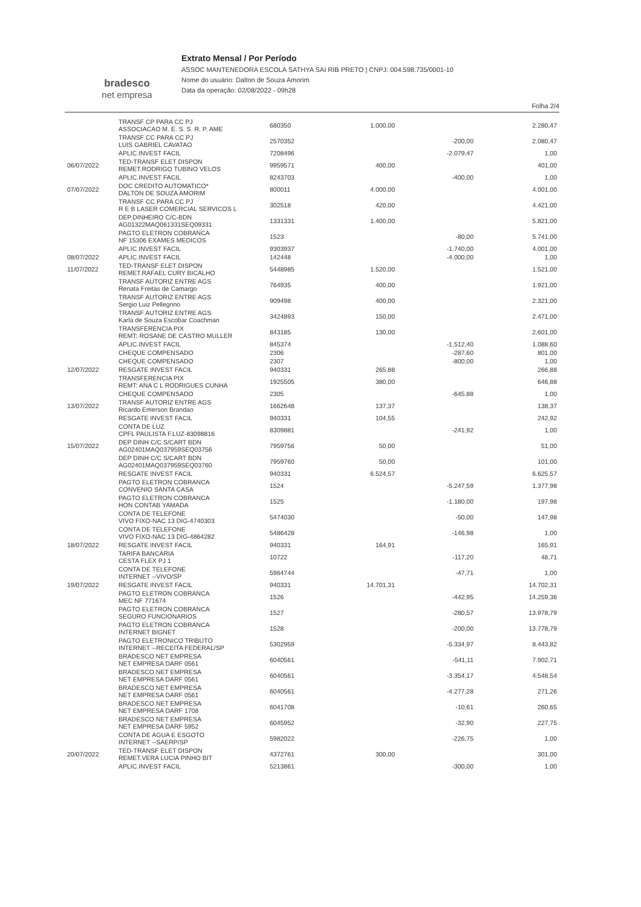bradesco
net empresa
Extrato Mensal / Por Período
ASSOC MANTENEDORA ESCOLA SATHYA SAI RIB PRETO | CNPJ: 004.598.735/0001-10
Nome do usuário: Dalton de Souza Amorim
Data da operação: 02/08/2022 - 09h28
Folha 2/4
| | TRANSF CP PARA CC PJ ASSOCIACAO M. E. S. S. R. P. AME | 680350 | 1.000,00 | | 2.280,47 |
| | TRANSF CC PARA CC PJ LUIS GABRIEL CAVATAO | 2570352 | | -200,00 | 2.080,47 |
| | APLIC.INVEST FACIL | 7208496 | | -2.079,47 | 1,00 |
| 06/07/2022 | TED-TRANSF ELET DISPON REMET.RODRIGO TUBINO VELOS | 9959571 | 400,00 | | 401,00 |
| | APLIC.INVEST FACIL | 8243703 | | -400,00 | 1,00 |
| 07/07/2022 | DOC CREDITO AUTOMATICO* DALTON DE SOUZA AMORIM | 800011 | 4.000,00 | | 4.001,00 |
| | TRANSF CC PARA CC PJ R E B LASER COMERCIAL SERVICOS L | 302518 | 420,00 | | 4.421,00 |
| | DEP.DINHEIRO C/C-BDN AG01322MAQ061331SEQ09331 | 1331331 | 1.400,00 | | 5.821,00 |
| | PAGTO ELETRON COBRANCA NF 15306 EXAMES MEDICOS | 1523 | | -80,00 | 5.741,00 |
| | APLIC.INVEST FACIL | 9303937 | | -1.740,00 | 4.001,00 |
| 08/07/2022 | APLIC.INVEST FACIL | 142448 | | -4.000,00 | 1,00 |
| 11/07/2022 | TED-TRANSF ELET DISPON REMET.RAFAEL CURY BICALHO | 5448985 | 1.520,00 | | 1.521,00 |
| | TRANSF AUTORIZ ENTRE AGS Renata Freitas de Camargo | 764935 | 400,00 | | 1.921,00 |
| | TRANSF AUTORIZ ENTRE AGS Sergio Luiz Pellegrino | 909498 | 400,00 | | 2.321,00 |
| | TRANSF AUTORIZ ENTRE AGS Karla de Souza Escobar Coachman | 3424893 | 150,00 | | 2.471,00 |
| | TRANSFERENCIA PIX REMT: ROSANE DE CASTRO MULLER | 843185 | 130,00 | | 2.601,00 |
| | APLIC.INVEST FACIL | 845374 | | -1.512,40 | 1.088,60 |
| | CHEQUE COMPENSADO | 2306 | | -287,60 | 801,00 |
| | CHEQUE COMPENSADO | 2307 | | -800,00 | 1,00 |
| 12/07/2022 | RESGATE INVEST FACIL | 940331 | 265,88 | | 266,88 |
| | TRANSFERENCIA PIX REMT: ANA C L RODRIGUES CUNHA | 1925505 | 380,00 | | 646,88 |
| | CHEQUE COMPENSADO | 2305 | | -645,88 | 1,00 |
| 13/07/2022 | TRANSF AUTORIZ ENTRE AGS Ricardo Emerson Brandao | 1662648 | 137,37 | | 138,37 |
| | RESGATE INVEST FACIL | 940331 | 104,55 | | 242,92 |
| | CONTA DE LUZ CPFL PAULISTA F.LUZ-83098816 | 8309881 | | -241,92 | 1,00 |
| 15/07/2022 | DEP DINH C/C S/CART BDN AG02401MAQ037959SEQ03756 | 7959756 | 50,00 | | 51,00 |
| | DEP DINH C/C S/CART BDN AG02401MAQ037959SEQ03760 | 7959760 | 50,00 | | 101,00 |
| | RESGATE INVEST FACIL | 940331 | 6.524,57 | | 6.625,57 |
| | PAGTO ELETRON COBRANCA CONVENIO SANTA CASA | 1524 | | -5.247,59 | 1.377,98 |
| | PAGTO ELETRON COBRANCA HON CONTAB YAMADA | 1525 | | -1.180,00 | 197,98 |
| | CONTA DE TELEFONE VIVO FIXO-NAC 13 DIG-4740303 | 5474030 | | -50,00 | 147,98 |
| | CONTA DE TELEFONE VIVO FIXO-NAC 13 DIG-4864282 | 5486428 | | -146,98 | 1,00 |
| 18/07/2022 | RESGATE INVEST FACIL | 940331 | 164,91 | | 165,91 |
| | TARIFA BANCARIA CESTA FLEX PJ 1 | 10722 | | -117,20 | 48,71 |
| | CONTA DE TELEFONE INTERNET --VIVO/SP | 5964744 | | -47,71 | 1,00 |
| 19/07/2022 | RESGATE INVEST FACIL | 940331 | 14.701,31 | | 14.702,31 |
| | PAGTO ELETRON COBRANCA MEC NF 771674 | 1526 | | -442,95 | 14.259,36 |
| | PAGTO ELETRON COBRANCA SEGURO FUNCIONARIOS | 1527 | | -280,57 | 13.978,79 |
| | PAGTO ELETRON COBRANCA INTERNET BIGNET | 1528 | | -200,00 | 13.778,79 |
| | PAGTO ELETRONICO TRIBUTO INTERNET --RECEITA FEDERAL/SP | 5302959 | | -5.334,97 | 8.443,82 |
| | BRADESCO NET EMPRESA NET EMPRESA DARF 0561 | 6040561 | | -541,11 | 7.902,71 |
| | BRADESCO NET EMPRESA NET EMPRESA DARF 0561 | 6040561 | | -3.354,17 | 4.548,54 |
| | BRADESCO NET EMPRESA NET EMPRESA DARF 0561 | 6040561 | | -4.277,28 | 271,26 |
| | BRADESCO NET EMPRESA NET EMPRESA DARF 1708 | 6041708 | | -10,61 | 260,65 |
| | BRADESCO NET EMPRESA NET EMPRESA DARF 5952 | 6045952 | | -32,90 | 227,75 |
| | CONTA DE AGUA E ESGOTO INTERNET --SAERP/SP | 5982022 | | -226,75 | 1,00 |
| 20/07/2022 | TED-TRANSF ELET DISPON REMET.VERA LUCIA PINHO BIT | 4372761 | 300,00 | | 301,00 |
| | APLIC.INVEST FACIL | 5213861 | | -300,00 | 1,00 |